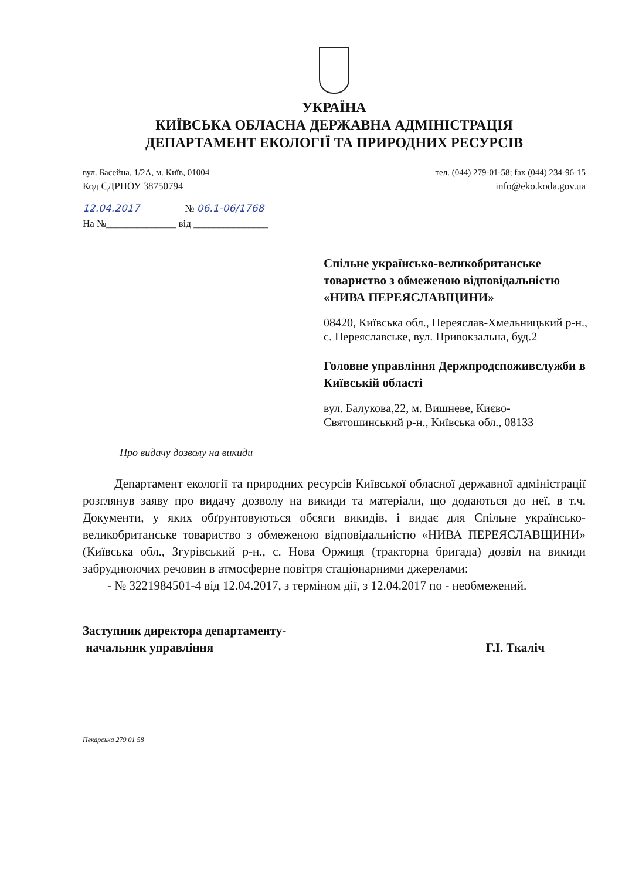УКРАЇНА
КИЇВСЬКА ОБЛАСНА ДЕРЖАВНА АДМІНІСТРАЦІЯ
ДЕПАРТАМЕНТ ЕКОЛОГІЇ ТА ПРИРОДНИХ РЕСУРСІВ
вул. Басейна, 1/2А, м. Київ, 01004 тел. (044) 279-01-58; fax (044) 234-96-15
Код ЄДРПОУ 38750794 info@eko.koda.gov.ua
12.04.2017 № 06.1-06/1768
На №______________ від _______________
Спільне українсько-великобританське товариство з обмеженою відповідальністю «НИВА ПЕРЕЯСЛАВЩИНИ»
08420, Київська обл., Переяслав-Хмельницький р-н., с. Переяславське, вул. Привокзальна, буд.2
Головне управління Держпродспоживслужби в Київській області
вул. Балукова,22, м. Вишневе, Києво-Святошинський р-н., Київська обл., 08133
Про видачу дозволу на викиди
Департамент екології та природних ресурсів Київської обласної державної адміністрації розглянув заяву про видачу дозволу на викиди та матеріали, що додаються до неї, в т.ч. Документи, у яких обґрунтовуються обсяги викидів, і видає для Спільне українсько-великобританське товариство з обмеженою відповідальністю «НИВА ПЕРЕЯСЛАВЩИНИ» (Київська обл., Згурівський р-н., с. Нова Оржиця (тракторна бригада) дозвіл на викиди забруднюючих речовин в атмосферне повітря стаціонарними джерелами:
- № 3221984501-4 від 12.04.2017, з терміном дії, з 12.04.2017 по - необмежений.
Заступник директора департаменту-
начальник управління Г.І. Ткаліч
Пекарська 279 01 58